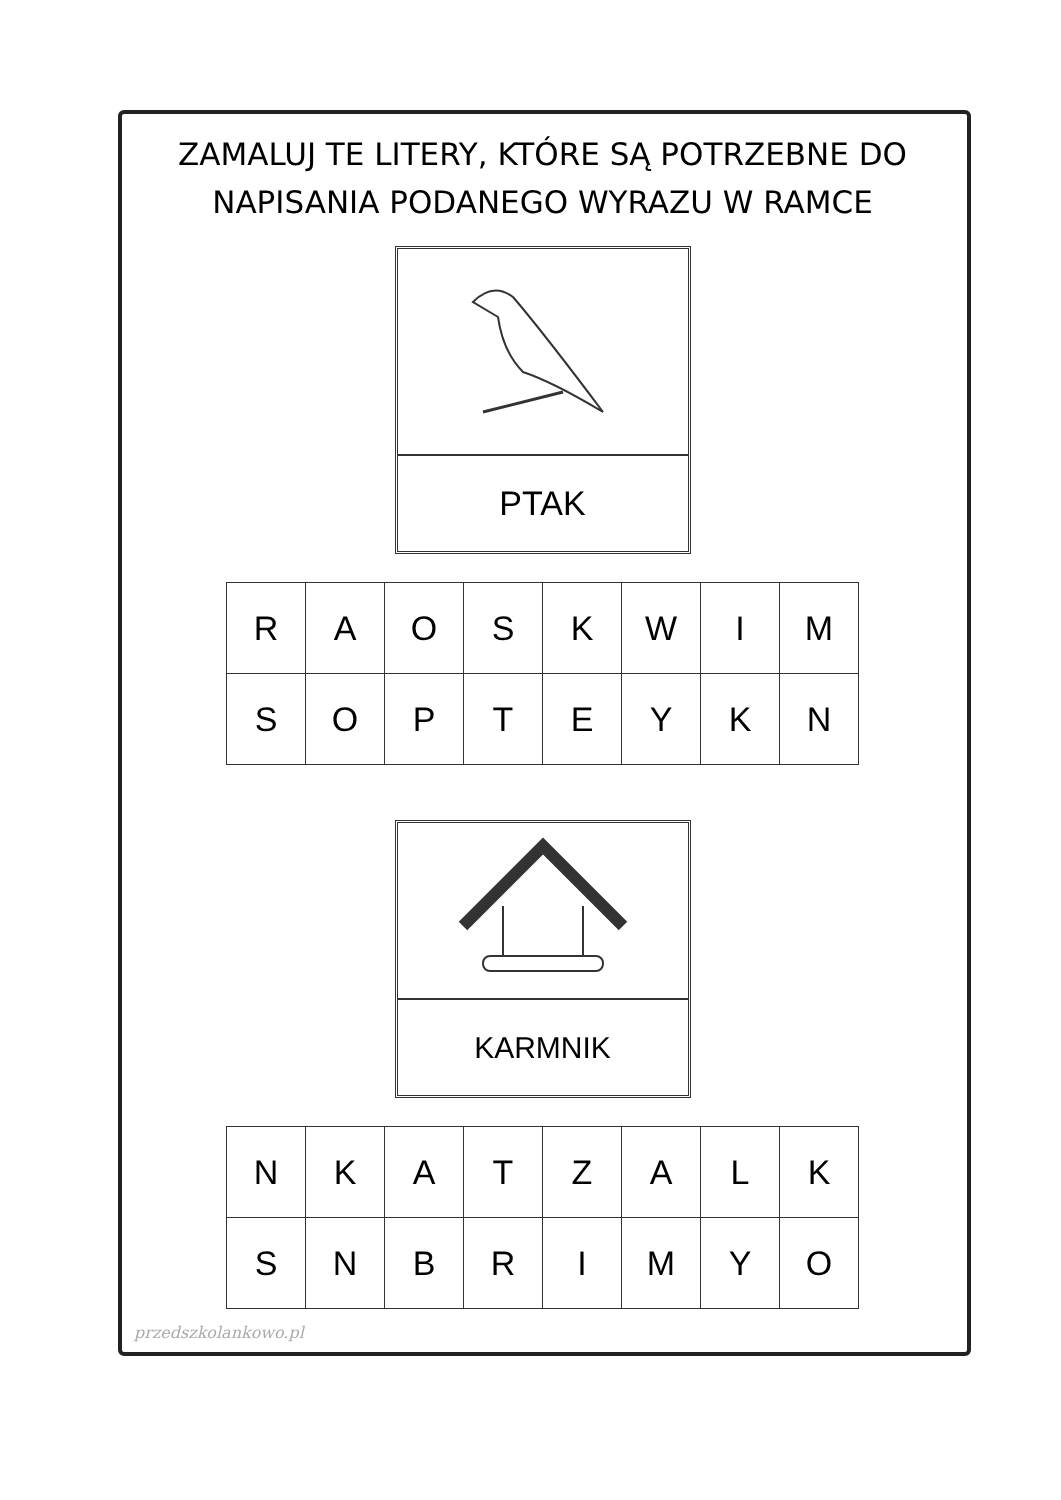ZAMALUJ TE LITERY, KTÓRE SĄ POTRZEBNE DO
NAPISANIA PODANEGO WYRAZU W RAMCE
PTAK
| R | A | O | S | K | W | I | M |
| S | O | P | T | E | Y | K | N |
KARMNIK
| N | K | A | T | Z | A | L | K |
| S | N | B | R | I | M | Y | O |
przedszkolankowo.pl